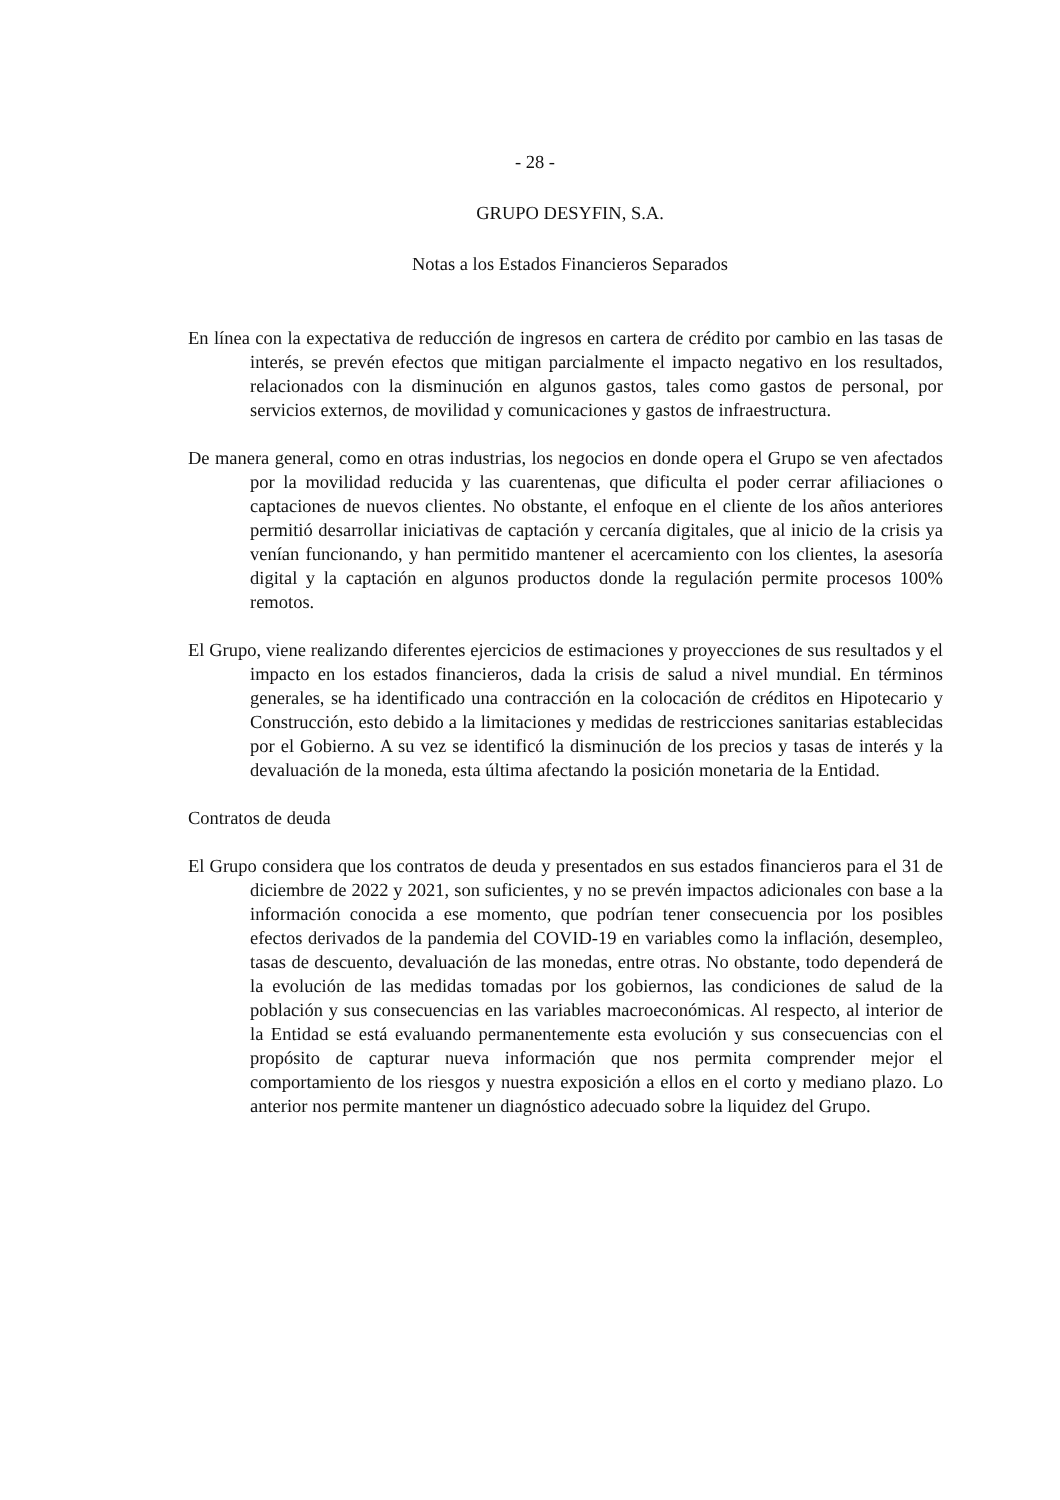- 28 -
GRUPO DESYFIN, S.A.
Notas a los Estados Financieros Separados
En línea con la expectativa de reducción de ingresos en cartera de crédito por cambio en las tasas de interés, se prevén efectos que mitigan parcialmente el impacto negativo en los resultados, relacionados con la disminución en algunos gastos, tales como gastos de personal, por servicios externos, de movilidad y comunicaciones y gastos de infraestructura.
De manera general, como en otras industrias, los negocios en donde opera el Grupo se ven afectados por la movilidad reducida y las cuarentenas, que dificulta el poder cerrar afiliaciones o captaciones de nuevos clientes. No obstante, el enfoque en el cliente de los años anteriores permitió desarrollar iniciativas de captación y cercanía digitales, que al inicio de la crisis ya venían funcionando, y han permitido mantener el acercamiento con los clientes, la asesoría digital y la captación en algunos productos donde la regulación permite procesos 100% remotos.
El Grupo, viene realizando diferentes ejercicios de estimaciones y proyecciones de sus resultados y el impacto en los estados financieros, dada la crisis de salud a nivel mundial. En términos generales, se ha identificado una contracción en la colocación de créditos en Hipotecario y Construcción, esto debido a la limitaciones y medidas de restricciones sanitarias establecidas por el Gobierno. A su vez se identificó la disminución de los precios y tasas de interés y la devaluación de la moneda, esta última afectando la posición monetaria de la Entidad.
Contratos de deuda
El Grupo considera que los contratos de deuda y presentados en sus estados financieros para el 31 de diciembre de 2022 y 2021, son suficientes, y no se prevén impactos adicionales con base a la información conocida a ese momento, que podrían tener consecuencia por los posibles efectos derivados de la pandemia del COVID-19 en variables como la inflación, desempleo, tasas de descuento, devaluación de las monedas, entre otras. No obstante, todo dependerá de la evolución de las medidas tomadas por los gobiernos, las condiciones de salud de la población y sus consecuencias en las variables macroeconómicas. Al respecto, al interior de la Entidad se está evaluando permanentemente esta evolución y sus consecuencias con el propósito de capturar nueva información que nos permita comprender mejor el comportamiento de los riesgos y nuestra exposición a ellos en el corto y mediano plazo. Lo anterior nos permite mantener un diagnóstico adecuado sobre la liquidez del Grupo.